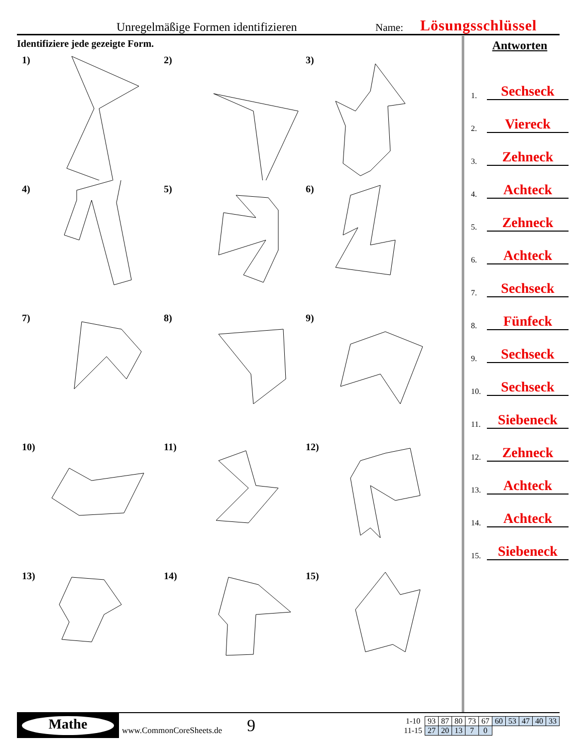Unregelmäßige Formen identifizieren Name: Lösungsschlüssel
Identifiziere jede gezeigte Form.
1)
2)
3)
4)
5)
6)
7)
8)
9)
10)
11)
12)
13)
14)
15)
Antworten
1.
Sechseck
2.
Viereck
3.
Zehneck
4.
Achteck
5.
Zehneck
6.
Achteck
7.
Sechseck
8.
Fünfeck
9.
Sechseck
10.
Sechseck
11.
Siebeneck
12.
Zehneck
13.
Achteck
14.
Achteck
15.
Siebeneck
Mathe
www.CommonCoreSheets.de 9
| 1-10 | 93 | 87 | 80 | 73 | 67 | 60 | 53 | 47 | 40 | 33 |
| 11-15 | 27 | 20 | 13 | 7 | 0 | | | | | |